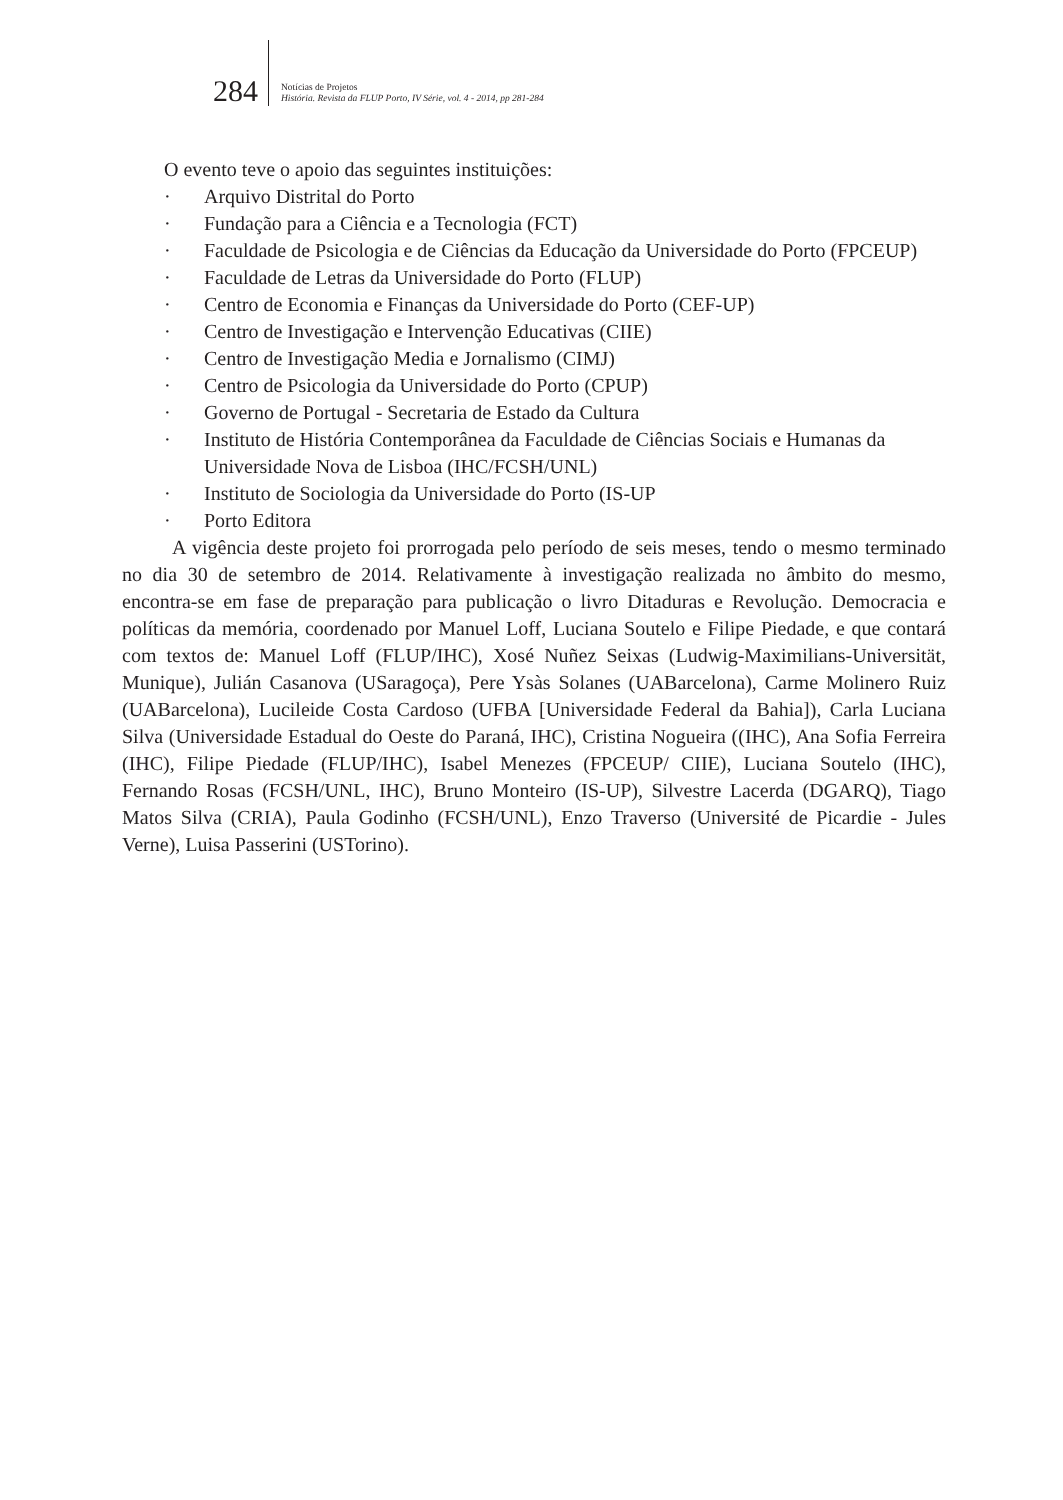284
Notícias de Projetos
História. Revista da FLUP Porto, IV Série, vol. 4 - 2014, pp 281-284
O evento teve o apoio das seguintes instituições:
· Arquivo Distrital do Porto
· Fundação para a Ciência e a Tecnologia (FCT)
· Faculdade de Psicologia e de Ciências da Educação da Universidade do Porto (FPCEUP)
· Faculdade de Letras da Universidade do Porto (FLUP)
· Centro de Economia e Finanças da Universidade do Porto (CEF-UP)
· Centro de Investigação e Intervenção Educativas (CIIE)
· Centro de Investigação Media e Jornalismo (CIMJ)
· Centro de Psicologia da Universidade do Porto (CPUP)
· Governo de Portugal - Secretaria de Estado da Cultura
· Instituto de História Contemporânea da Faculdade de Ciências Sociais e Humanas da Universidade Nova de Lisboa (IHC/FCSH/UNL)
· Instituto de Sociologia da Universidade do Porto (IS-UP
· Porto Editora
A vigência deste projeto foi prorrogada pelo período de seis meses, tendo o mesmo terminado no dia 30 de setembro de 2014. Relativamente à investigação realizada no âmbito do mesmo, encontra-se em fase de preparação para publicação o livro Ditaduras e Revolução. Democracia e políticas da memória, coordenado por Manuel Loff, Luciana Soutelo e Filipe Piedade, e que contará com textos de: Manuel Loff (FLUP/IHC), Xosé Nuñez Seixas (Ludwig-Maximilians-Universität, Munique), Julián Casanova (USaragoça), Pere Ysàs Solanes (UABarcelona), Carme Molinero Ruiz (UABarcelona), Lucileide Costa Cardoso (UFBA [Universidade Federal da Bahia]), Carla Luciana Silva (Universidade Estadual do Oeste do Paraná, IHC), Cristina Nogueira ((IHC), Ana Sofia Ferreira (IHC), Filipe Piedade (FLUP/IHC), Isabel Menezes (FPCEUP/ CIIE), Luciana Soutelo (IHC), Fernando Rosas (FCSH/UNL, IHC), Bruno Monteiro (IS-UP), Silvestre Lacerda (DGARQ), Tiago Matos Silva (CRIA), Paula Godinho (FCSH/UNL), Enzo Traverso (Université de Picardie - Jules Verne), Luisa Passerini (USTorino).